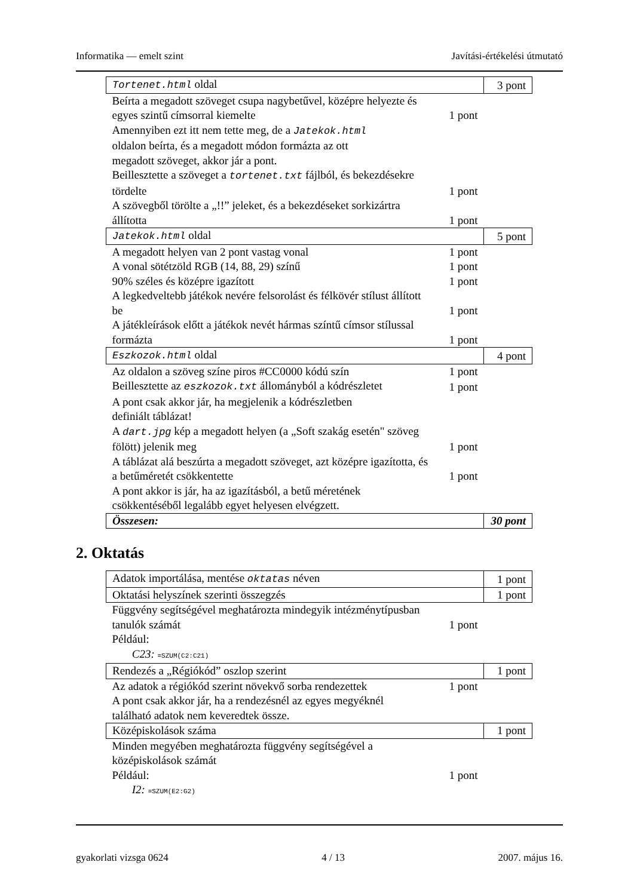Informatika — emelt szint Javítási-értékelési útmutató
| Tortenet.html oldal | | 3 pont |
| Beírta a megadott szöveget csupa nagybetűvel, középre helyezte és egyes szintű címsorral kiemelte | 1 pont | |
| Amennyiben ezt itt nem tette meg, de a Jatekok.html oldalon beírta, és a megadott módon formázta az ott megadott szöveget, akkor jár a pont. | | |
| Beillesztette a szöveget a tortenet.txt fájlból, és bekezdésekre tördelte | 1 pont | |
| A szövegből törölte a „!!” jeleket, és a bekezdéseket sorkizártra állította | 1 pont | |
| Jatekok.html oldal | | 5 pont |
| A megadott helyen van 2 pont vastag vonal | 1 pont | |
| A vonal sötétzöld RGB (14, 88, 29) színű | 1 pont | |
| 90% széles és középre igazított | 1 pont | |
| A legkedveltebb játékok nevére felsorolást és félkövér stílust állított be | 1 pont | |
| A játékleírások előtt a játékok nevét hármas színtű címsor stílussal formázta | 1 pont | |
| Eszkozok.html oldal | | 4 pont |
| Az oldalon a szöveg színe piros #CC0000 kódú szín | 1 pont | |
| Beillesztette az eszkozok.txt állományból a kódrészletet | 1 pont | |
| A pont csak akkor jár, ha megjelenik a kódrészletben definiált táblázat! | | |
| A dart.jpg kép a megadott helyen (a „Soft szakág esetén" szöveg fölött) jelenik meg | 1 pont | |
| A táblázat alá beszúrta a megadott szöveget, azt középre igazította, és a betűméretét csökkentette | 1 pont | |
| A pont akkor is jár, ha az igazításból, a betű méretének csökkentéséből legalább egyet helyesen elvégzett. | | |
| Összesen: | | 30 pont |
2. Oktatás
| Adatok importálása, mentése oktatas néven | | 1 pont |
| Oktatási helyszínek szerinti összegzés | | 1 pont |
| Függvény segítségével meghatározta mindegyik intézménytípusban tanulók számát | 1 pont | |
| Például: C23: =SZUM(C2:C21) | | |
| Rendezés a „Régiókód” oszlop szerint | | 1 pont |
| Az adatok a régiókód szerint növekvő sorba rendezettek | 1 pont | |
| A pont csak akkor jár, ha a rendezésnél az egyes megyéknél található adatok nem keveredtek össze. | | |
| Középiskolások száma | | 1 pont |
| Minden megyében meghatározta függvény segítségével a középiskolások számát Például: | 1 pont | |
| I2: =SZUM(E2:G2) | | |
gyakorlati vizsga 0624 4 / 13 2007. május 16.